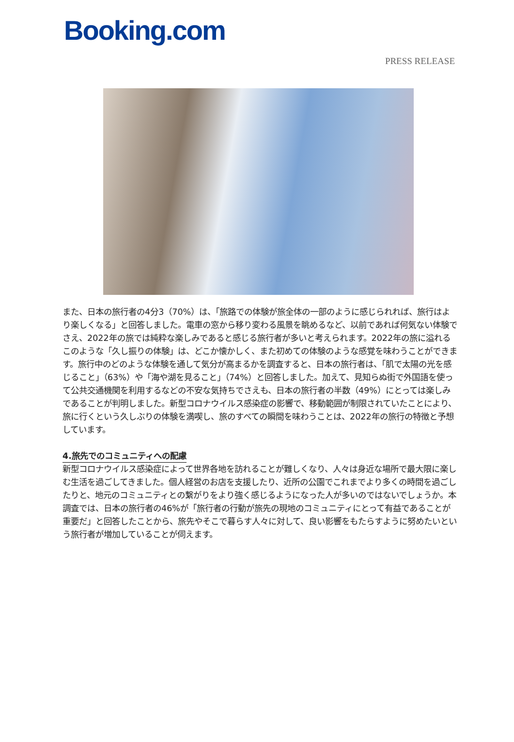Booking.com
PRESS RELEASE
また、日本の旅行者の4分3（70%）は、「旅路での体験が旅全体の一部のように感じられれば、旅行はより楽しくなる」と回答しました。電車の窓から移り変わる風景を眺めるなど、以前であれば何気ない体験でさえ、2022年の旅では純粋な楽しみであると感じる旅行者が多いと考えられます。2022年の旅に溢れるこのような「久し振りの体験」は、どこか懐かしく、また初めての体験のような感覚を味わうことができます。旅行中のどのような体験を通して気分が高まるかを調査すると、日本の旅行者は、「肌で太陽の光を感じること」（63%）や「海や湖を見ること」（74%）と回答しました。加えて、見知らぬ街で外国語を使って公共交通機関を利用するなどの不安な気持ちでさえも、日本の旅行者の半数（49%）にとっては楽しみであることが判明しました。新型コロナウイルス感染症の影響で、移動範囲が制限されていたことにより、旅に行くという久しぶりの体験を満喫し、旅のすべての瞬間を味わうことは、2022年の旅行の特徴と予想しています。
4.旅先でのコミュニティへの配慮
新型コロナウイルス感染症によって世界各地を訪れることが難しくなり、人々は身近な場所で最大限に楽しむ生活を過ごしてきました。個人経営のお店を支援したり、近所の公園でこれまでより多くの時間を過ごしたりと、地元のコミュニティとの繋がりをより強く感じるようになった人が多いのではないでしょうか。本調査では、日本の旅行者の46%が「旅行者の行動が旅先の現地のコミュニティにとって有益であることが重要だ」と回答したことから、旅先やそこで暮らす人々に対して、良い影響をもたらすように努めたいという旅行者が増加していることが伺えます。